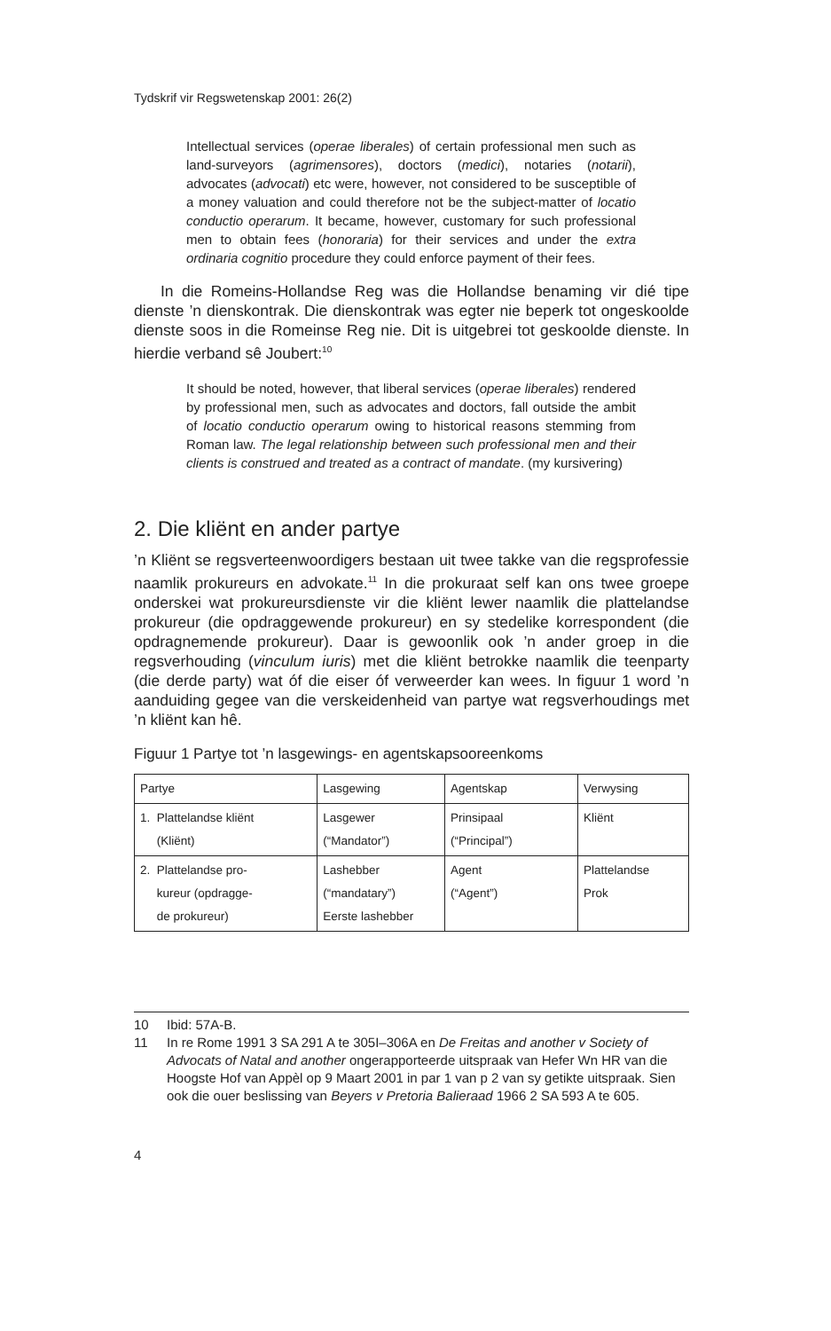Tydskrif vir Regswetenskap 2001: 26(2)
Intellectual services (operae liberales) of certain professional men such as land-surveyors (agrimensores), doctors (medici), notaries (notarii), advocates (advocati) etc were, however, not considered to be susceptible of a money valuation and could therefore not be the subject-matter of locatio conductio operarum. It became, however, customary for such professional men to obtain fees (honoraria) for their services and under the extra ordinaria cognitio procedure they could enforce payment of their fees.
In die Romeins-Hollandse Reg was die Hollandse benaming vir dié tipe dienste ’n dienskontrak. Die dienskontrak was egter nie beperk tot ongeskoolde dienste soos in die Romeinse Reg nie. Dit is uitgebrei tot geskoolde dienste. In hierdie verband sê Joubert:<sup>10</sup>
It should be noted, however, that liberal services (operae liberales) rendered by professional men, such as advocates and doctors, fall outside the ambit of locatio conductio operarum owing to historical reasons stemming from Roman law. The legal relationship between such professional men and their clients is construed and treated as a contract of mandate. (my kursivering)
2. Die kliënt en ander partye
’n Kliënt se regsverteenwoordigers bestaan uit twee takke van die regsprofessie naamlik prokureurs en advokate.<sup>11</sup> In die prokuraat self kan ons twee groepe onderskei wat prokureursdienste vir die kliënt lewer naamlik die plattelandse prokureur (die opdraggewende prokureur) en sy stedelike korrespondent (die opdragnemende prokureur). Daar is gewoonlik ook ’n ander groep in die regsverhouding (vinculum iuris) met die kliënt betrokke naamlik die teenparty (die derde party) wat óf die eiser óf verweerder kan wees. In figuur 1 word ’n aanduiding gegee van die verskeidenheid van partye wat regsverhoudings met ’n kliënt kan hê.
Figuur 1 Partye tot ’n lasgewings- en agentskapsooreenkoms
| Partye | Lasgewing | Agentskap | Verwysing |
| 1. Plattelandse kliënt (Kliënt) | Lasgewer (“Mandator”) | Prinsipaal (“Principal”) | Kliënt |
| 2. Plattelandse pro- kureur (opdragge- de prokureur) | Lashebber (“mandatary”) Eerste lashebber | Agent (“Agent”) | Plattelandse Prok |
10 Ibid: 57A-B.
11 In re Rome 1991 3 SA 291 A te 305I–306A en De Freitas and another v Society of Advocats of Natal and another ongerapporteerde uitspraak van Hefer Wn HR van die Hoogste Hof van Appèl op 9 Maart 2001 in par 1 van p 2 van sy getikte uitspraak. Sien ook die ouer beslissing van Beyers v Pretoria Balieraad 1966 2 SA 593 A te 605.
4